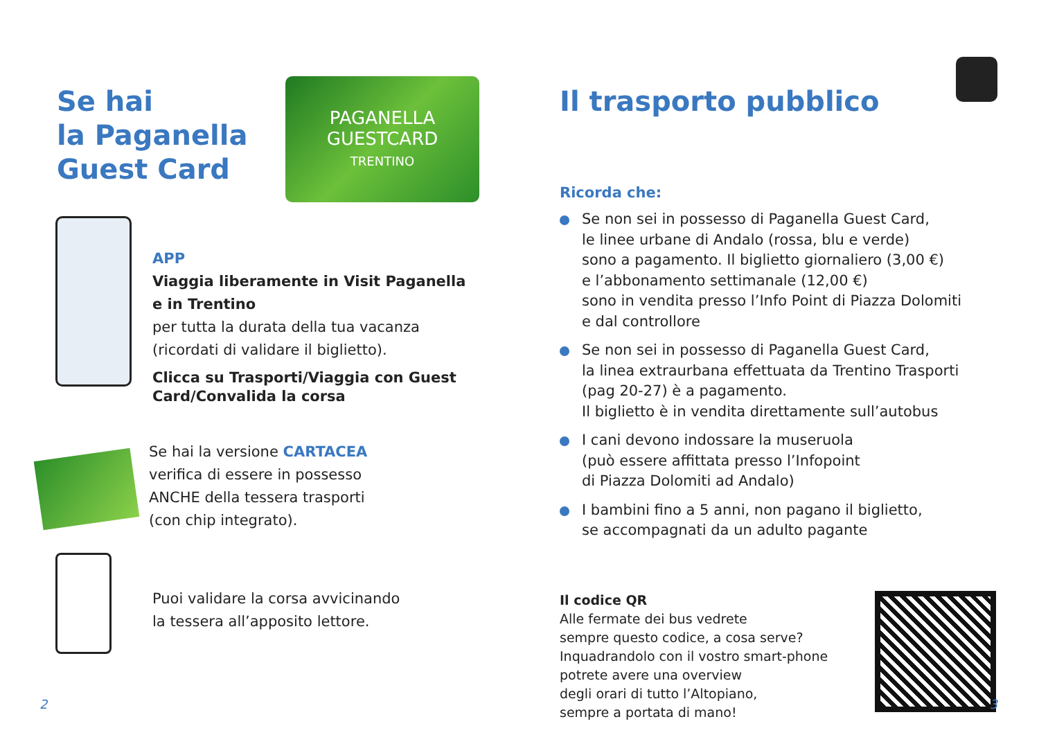Se hai
la Paganella
Guest Card
PAGANELLA
GUESTCARD
TRENTINO
APP
Viaggia liberamente in Visit Paganella
e in Trentino
per tutta la durata della tua vacanza
(ricordati di validare il biglietto).
Clicca su Trasporti/Viaggia con Guest
Card/Convalida la corsa
Se hai la versione CARTACEA
verifica di essere in possesso
ANCHE della tessera trasporti
(con chip integrato).
Puoi validare la corsa avvicinando
la tessera all’apposito lettore.
2
Il trasporto pubblico
Ricorda che:
Se non sei in possesso di Paganella Guest Card,
le linee urbane di Andalo (rossa, blu e verde)
sono a pagamento. Il biglietto giornaliero (3,00 €)
e l’abbonamento settimanale (12,00 €)
sono in vendita presso l’Info Point di Piazza Dolomiti
e dal controllore
Se non sei in possesso di Paganella Guest Card,
la linea extraurbana effettuata da Trentino Trasporti
(pag 20-27) è a pagamento.
Il biglietto è in vendita direttamente sull’autobus
I cani devono indossare la museruola
(può essere affittata presso l’Infopoint
di Piazza Dolomiti ad Andalo)
I bambini fino a 5 anni, non pagano il biglietto,
se accompagnati da un adulto pagante
Il codice QR
Alle fermate dei bus vedrete
sempre questo codice, a cosa serve?
Inquadrandolo con il vostro smart-phone
potrete avere una overview
degli orari di tutto l’Altopiano,
sempre a portata di mano!
3